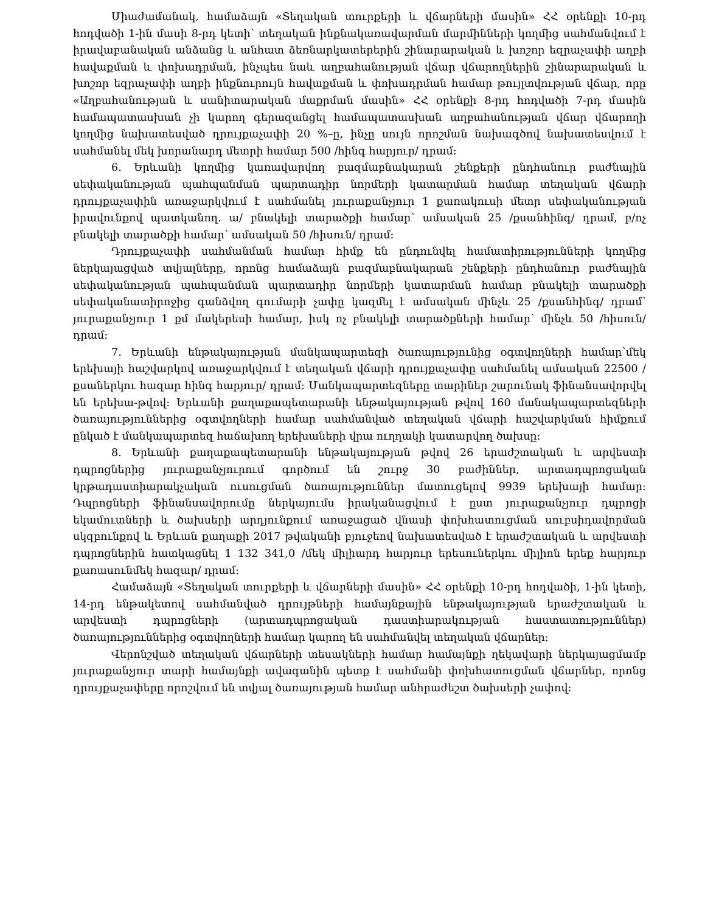Միաժամանակ, համաձայն «Տեղական տուրքերի և վճարների մասին» ՀՀ օրենքի 10-րդ հոդվածի 1-ին մասի 8-րդ կետի՝ տեղական ինքնակառավարման մարմինների կողմից սահմանվում է իրավաբանական անձանց և անհատ ձեռնարկատերերին շինարարական և խոշոր եզրաչափի աղբի հավաքման և փոխադրման, ինչպես նաև աղբահանության վճար վճարողներին շինարարական և խոշոր եզրաչափի աղբի ինքնուրույն հավաքման և փոխադրման համար թույլտվության վճար, որը «Աղբահանության և սանիտարական մաքրման մասին» ՀՀ օրենքի 8-րդ հոդվածի 7-րդ մասին համապատասխան չի կարող գերազանցել համապատասխան աղբահանության վճար վճարողի կողմից նախատեսված դրույքաչափի 20 %–ը, ինչը սույն որոշման նախագծով նախատեսվում է սահմանել մեկ խորանարդ մետրի համար 500 /հինգ հարյուր/ դրամ:
6. Երևանի կողմից կառավարվող բազմաբնակարան շենքերի ընդհանուր բաժնային սեփականության պահպանման պարտադիր նորմերի կատարման համար տեղական վճարի դրույքաչափին առաջարկվում է սահմանել յուրաքանչյուր 1 քառակուսի մետր սեփականության իրավունքով պատկանող. ա/ բնակելի տարածքի համար՝ ամսական 25 /քսանհինգ/ դրամ, բ/ոչ բնակելի տարածքի համար՝ ամսական 50 /հիսուն/ դրամ:
Դրույքաչափի սահմանման համար հիմք են ընդունվել համատիրությունների կողմից ներկայացված տվյալները, որոնց համաձայն բազմաբնակարան շենքերի ընդհանուր բաժնային սեփականության պահպանման պարտադիր նորմերի կատարման համար բնակելի տարածքի սեփականատիրոջից գանձվող գումարի չափը կազմել է ամսական մինչև 25 /քսանհինգ/ դրամ՝ յուրաքանչյուր 1 քմ մակերեսի համար, իսկ ոչ բնակելի տարածքների համար՝ մինչև 50 /հիսուն/ դրամ:
7. Երևանի ենթակայության մանկապարտեզի ծառայությունից օգտվողների համար՝մեկ երեխայի հաշվարկով առաջարկվում է տեղական վճարի դրույքաչափը սահմանել ամսական 22500 /քսաներկու հազար հինգ հարյուր/ դրամ: Մանկապարտեզները տարիներ շարունակ ֆինանսավորվել են երեխա-թվով: Երևանի քաղաքապետարանի ենթակայության թվով 160 մանակապարտեզների ծառայություններից օգտվողների համար սահմանված տեղական վճարի հաշվարկման հիմքում ընկած է մանկապարտեզ հաճախող երեխաների վրա ուղղակի կատարվող ծախսը:
8. Երևանի քաղաքապետարանի ենթակայության թվով 26 երաժշտական և արվեստի դպրոցներից յուրաքանչյուրում գործում են շուրջ 30 բաժիններ, արտադպրոցական կրթադաստիարակչական ուսուցման ծառայություններ մատուցելով 9939 երեխայի համար: Դպրոցների ֆինանսավորումը ներկայումս իրականացվում է ըստ յուրաքանչյուր դպրոցի եկամուտների և ծախսերի արդյունքում առաջացած վնասի փոխհատուցման սուբսիդավորման սկզբունքով և Երևան քաղաքի 2017 թվականի բյուջեով նախատեսված է երաժշտական և արվեստի դպրոցներին հատկացնել 1 132 341,0 /մեկ միլիարդ հարյուր երեսուներկու միլիոն երեք հարյուր քառասունմեկ հազար/ դրամ:
Համաձայն «Տեղական տուրքերի և վճարների մասին» ՀՀ օրենքի 10-րդ հոդվածի, 1-ին կետի, 14-րդ ենթակետով սահմանված դրույթների համայնքային ենթակայության երաժշտական և արվեստի դպրոցների (արտադպրոցական դաստիարակության հաստատություններ) ծառայություններից օգտվողների համար կարող են սահմանվել տեղական վճարներ:
Վերոնշված տեղական վճարների տեսակների համար համայնքի ղեկավարի ներկայացմամբ յուրաքանչյուր տարի համայնքի ավագանին պետք է սահմանի փոխհատուցման վճարներ, որոնց դրույքաչափերը որոշվում են տվյալ ծառայության համար անհրաժեշտ ծախսերի չափով: